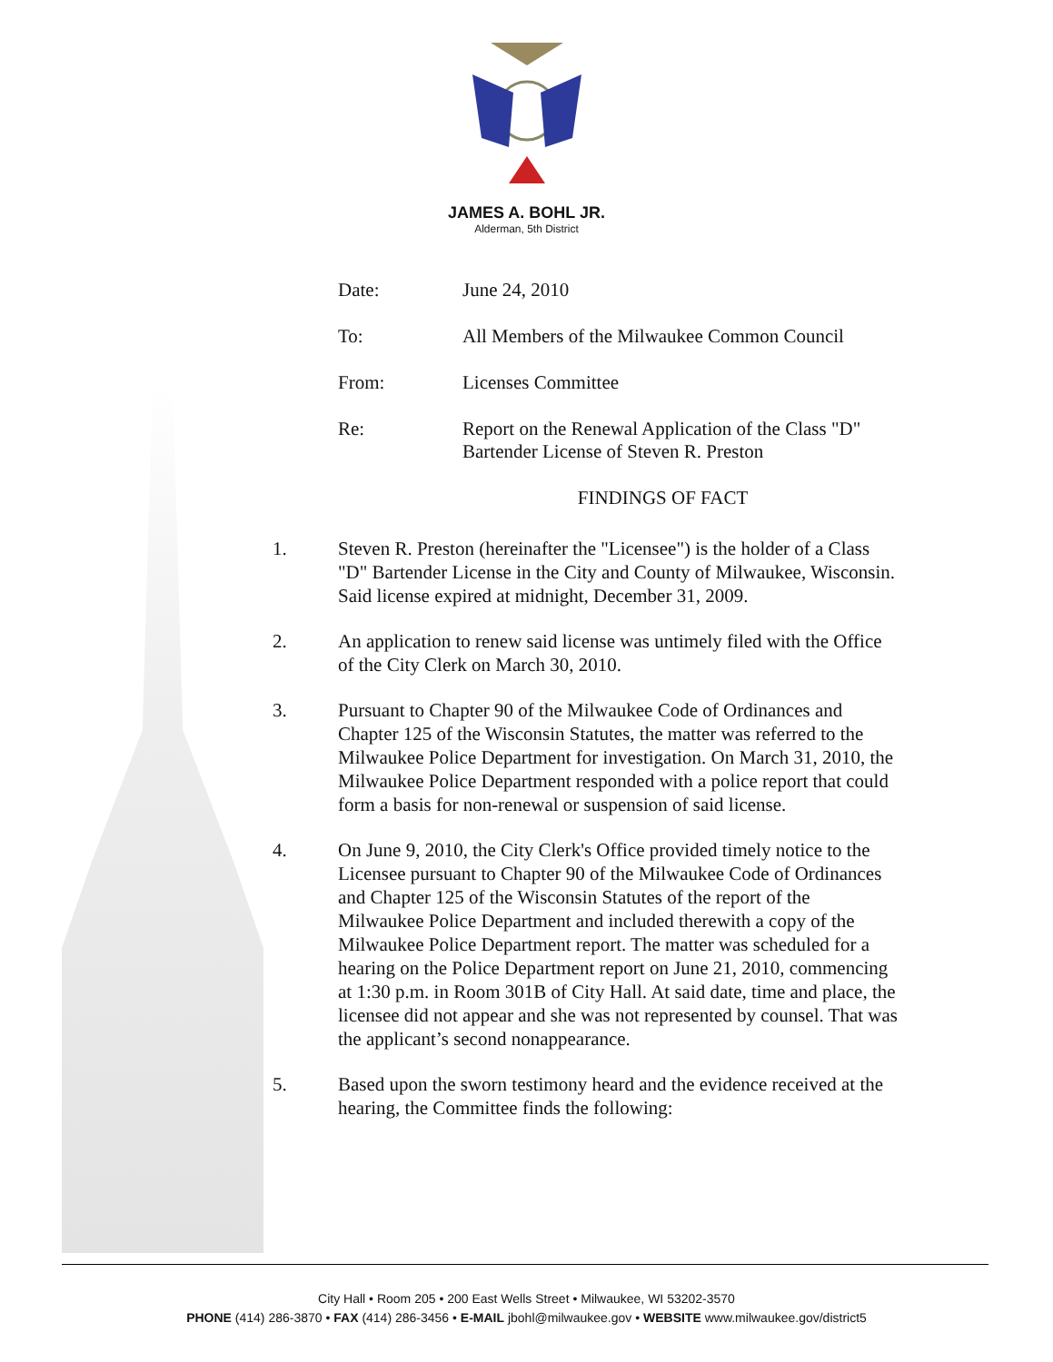JAMES A. BOHL JR.
Alderman, 5th District
Date: June 24, 2010
To: All Members of the Milwaukee Common Council
From: Licenses Committee
Re: Report on the Renewal Application of the Class "D"
Bartender License of Steven R. Preston
FINDINGS OF FACT
1. Steven R. Preston (hereinafter the "Licensee") is the holder of a Class "D" Bartender License in the City and County of Milwaukee, Wisconsin. Said license expired at midnight, December 31, 2009.
2. An application to renew said license was untimely filed with the Office of the City Clerk on March 30, 2010.
3. Pursuant to Chapter 90 of the Milwaukee Code of Ordinances and Chapter 125 of the Wisconsin Statutes, the matter was referred to the Milwaukee Police Department for investigation. On March 31, 2010, the Milwaukee Police Department responded with a police report that could form a basis for non-renewal or suspension of said license.
4. On June 9, 2010, the City Clerk's Office provided timely notice to the Licensee pursuant to Chapter 90 of the Milwaukee Code of Ordinances and Chapter 125 of the Wisconsin Statutes of the report of the Milwaukee Police Department and included therewith a copy of the Milwaukee Police Department report. The matter was scheduled for a hearing on the Police Department report on June 21, 2010, commencing at 1:30 p.m. in Room 301B of City Hall. At said date, time and place, the licensee did not appear and she was not represented by counsel. That was the applicant’s second nonappearance.
5. Based upon the sworn testimony heard and the evidence received at the hearing, the Committee finds the following:
City Hall • Room 205 • 200 East Wells Street • Milwaukee, WI 53202-3570
PHONE (414) 286-3870 • FAX (414) 286-3456 • E-MAIL jbohl@milwaukee.gov • WEBSITE www.milwaukee.gov/district5